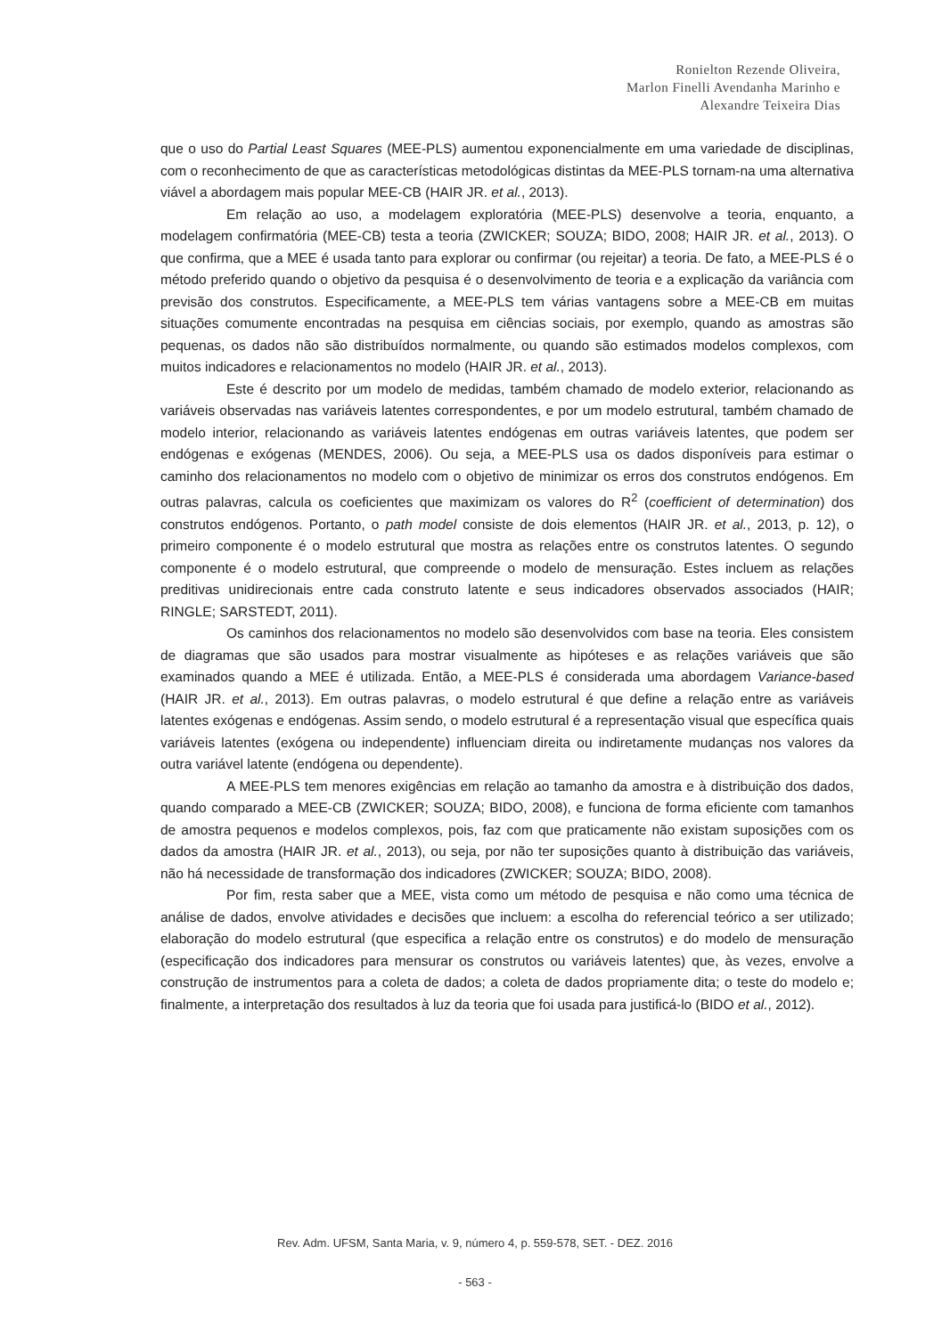Ronielton Rezende Oliveira,
Marlon Finelli Avendanha Marinho e
Alexandre Teixeira Dias
que o uso do Partial Least Squares (MEE-PLS) aumentou exponencialmente em uma variedade de disciplinas, com o reconhecimento de que as características metodológicas distintas da MEE-PLS tornam-na uma alternativa viável a abordagem mais popular MEE-CB (HAIR JR. et al., 2013).
Em relação ao uso, a modelagem exploratória (MEE-PLS) desenvolve a teoria, enquanto, a modelagem confirmatória (MEE-CB) testa a teoria (ZWICKER; SOUZA; BIDO, 2008; HAIR JR. et al., 2013). O que confirma, que a MEE é usada tanto para explorar ou confirmar (ou rejeitar) a teoria. De fato, a MEE-PLS é o método preferido quando o objetivo da pesquisa é o desenvolvimento de teoria e a explicação da variância com previsão dos construtos. Especificamente, a MEE-PLS tem várias vantagens sobre a MEE-CB em muitas situações comumente encontradas na pesquisa em ciências sociais, por exemplo, quando as amostras são pequenas, os dados não são distribuídos normalmente, ou quando são estimados modelos complexos, com muitos indicadores e relacionamentos no modelo (HAIR JR. et al., 2013).
Este é descrito por um modelo de medidas, também chamado de modelo exterior, relacionando as variáveis observadas nas variáveis latentes correspondentes, e por um modelo estrutural, também chamado de modelo interior, relacionando as variáveis latentes endógenas em outras variáveis latentes, que podem ser endógenas e exógenas (MENDES, 2006). Ou seja, a MEE-PLS usa os dados disponíveis para estimar o caminho dos relacionamentos no modelo com o objetivo de minimizar os erros dos construtos endógenos. Em outras palavras, calcula os coeficientes que maximizam os valores do R<sup>2</sup> (coefficient of determination) dos construtos endógenos. Portanto, o path model consiste de dois elementos (HAIR JR. et al., 2013, p. 12), o primeiro componente é o modelo estrutural que mostra as relações entre os construtos latentes. O segundo componente é o modelo estrutural, que compreende o modelo de mensuração. Estes incluem as relações preditivas unidirecionais entre cada construto latente e seus indicadores observados associados (HAIR; RINGLE; SARSTEDT, 2011).
Os caminhos dos relacionamentos no modelo são desenvolvidos com base na teoria. Eles consistem de diagramas que são usados para mostrar visualmente as hipóteses e as relações variáveis que são examinados quando a MEE é utilizada. Então, a MEE-PLS é considerada uma abordagem Variance-based (HAIR JR. et al., 2013). Em outras palavras, o modelo estrutural é que define a relação entre as variáveis latentes exógenas e endógenas. Assim sendo, o modelo estrutural é a representação visual que específica quais variáveis latentes (exógena ou independente) influenciam direita ou indiretamente mudanças nos valores da outra variável latente (endógena ou dependente).
A MEE-PLS tem menores exigências em relação ao tamanho da amostra e à distribuição dos dados, quando comparado a MEE-CB (ZWICKER; SOUZA; BIDO, 2008), e funciona de forma eficiente com tamanhos de amostra pequenos e modelos complexos, pois, faz com que praticamente não existam suposições com os dados da amostra (HAIR JR. et al., 2013), ou seja, por não ter suposições quanto à distribuição das variáveis, não há necessidade de transformação dos indicadores (ZWICKER; SOUZA; BIDO, 2008).
Por fim, resta saber que a MEE, vista como um método de pesquisa e não como uma técnica de análise de dados, envolve atividades e decisões que incluem: a escolha do referencial teórico a ser utilizado; elaboração do modelo estrutural (que especifica a relação entre os construtos) e do modelo de mensuração (especificação dos indicadores para mensurar os construtos ou variáveis latentes) que, às vezes, envolve a construção de instrumentos para a coleta de dados; a coleta de dados propriamente dita; o teste do modelo e; finalmente, a interpretação dos resultados à luz da teoria que foi usada para justificá-lo (BIDO et al., 2012).
Rev. Adm. UFSM, Santa Maria, v. 9, número 4, p. 559-578, SET. - DEZ. 2016
- 563 -